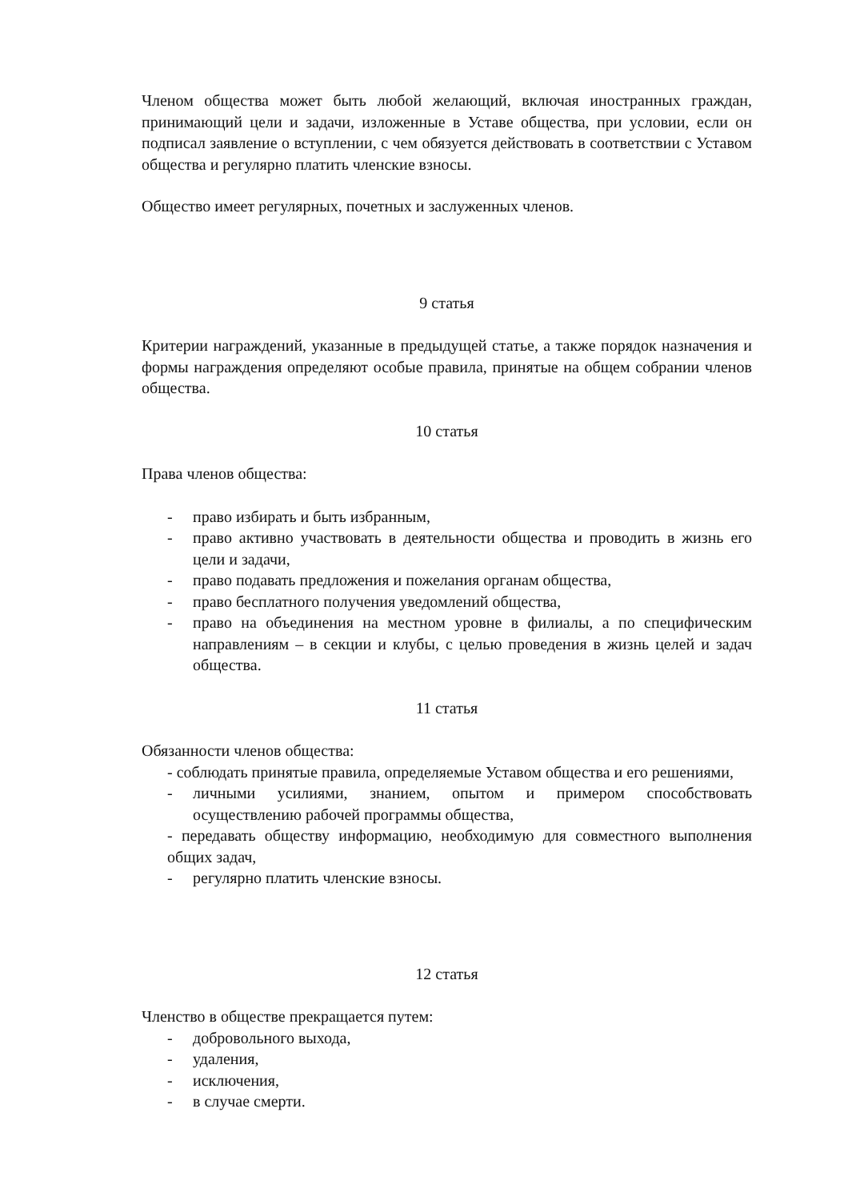Членом общества может быть любой желающий, включая иностранных граждан, принимающий цели и задачи, изложенные в Уставе общества, при условии, если он подписал заявление о вступлении, с чем обязуется действовать в соответствии с Уставом общества и регулярно платить членские взносы.
Общество имеет регулярных, почетных и заслуженных членов.
9 статья
Критерии награждений, указанные в предыдущей статье, а также порядок назначения и формы награждения определяют особые правила, принятые на общем собрании членов общества.
10 статья
Права членов общества:
- право избирать и быть избранным,
- право активно участвовать в деятельности общества и проводить в жизнь его цели и задачи,
- право подавать предложения и пожелания органам общества,
- право бесплатного получения уведомлений общества,
- право на объединения на местном уровне в филиалы, а по специфическим направлениям – в секции и клубы, с целью проведения в жизнь целей и задач общества.
11 статья
Обязанности членов общества:
- соблюдать принятые правила, определяемые Уставом общества и его решениями,
- личными усилиями, знанием, опытом и примером способствовать осуществлению рабочей программы общества,
- передавать обществу информацию, необходимую для совместного выполнения общих задач,
- регулярно платить членские взносы.
12 статья
Членство в обществе прекращается путем:
- добровольного выхода,
- удаления,
- исключения,
- в случае смерти.